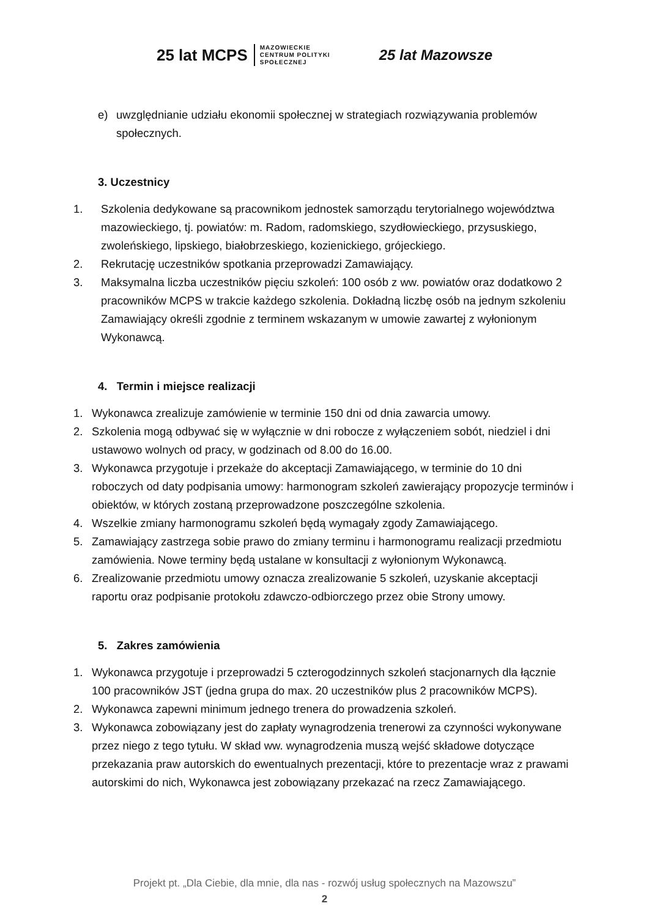25 lat MCPS MAZOWIECKIE
CENTRUM POLITYKI
SPOŁECZNEJ
25 lat Mazowsze
e) uwzględnianie udziału ekonomii społecznej w strategiach rozwiązywania problemów społecznych.
3. Uczestnicy
1. Szkolenia dedykowane są pracownikom jednostek samorządu terytorialnego województwa mazowieckiego, tj. powiatów: m. Radom, radomskiego, szydłowieckiego, przysuskiego, zwoleńskiego, lipskiego, białobrzeskiego, kozienickiego, grójeckiego.
2. Rekrutację uczestników spotkania przeprowadzi Zamawiający.
3. Maksymalna liczba uczestników pięciu szkoleń: 100 osób z ww. powiatów oraz dodatkowo 2 pracowników MCPS w trakcie każdego szkolenia. Dokładną liczbę osób na jednym szkoleniu Zamawiający określi zgodnie z terminem wskazanym w umowie zawartej z wyłonionym Wykonawcą.
4. Termin i miejsce realizacji
1. Wykonawca zrealizuje zamówienie w terminie 150 dni od dnia zawarcia umowy.
2. Szkolenia mogą odbywać się w wyłącznie w dni robocze z wyłączeniem sobót, niedziel i dni ustawowo wolnych od pracy, w godzinach od 8.00 do 16.00.
3. Wykonawca przygotuje i przekaże do akceptacji Zamawiającego, w terminie do 10 dni roboczych od daty podpisania umowy: harmonogram szkoleń zawierający propozycje terminów i obiektów, w których zostaną przeprowadzone poszczególne szkolenia.
4. Wszelkie zmiany harmonogramu szkoleń będą wymagały zgody Zamawiającego.
5. Zamawiający zastrzega sobie prawo do zmiany terminu i harmonogramu realizacji przedmiotu zamówienia. Nowe terminy będą ustalane w konsultacji z wyłonionym Wykonawcą.
6. Zrealizowanie przedmiotu umowy oznacza zrealizowanie 5 szkoleń, uzyskanie akceptacji raportu oraz podpisanie protokołu zdawczo-odbiorczego przez obie Strony umowy.
5. Zakres zamówienia
1. Wykonawca przygotuje i przeprowadzi 5 czterogodzinnych szkoleń stacjonarnych dla łącznie 100 pracowników JST (jedna grupa do max. 20 uczestników plus 2 pracowników MCPS).
2. Wykonawca zapewni minimum jednego trenera do prowadzenia szkoleń.
3. Wykonawca zobowiązany jest do zapłaty wynagrodzenia trenerowi za czynności wykonywane przez niego z tego tytułu. W skład ww. wynagrodzenia muszą wejść składowe dotyczące przekazania praw autorskich do ewentualnych prezentacji, które to prezentacje wraz z prawami autorskimi do nich, Wykonawca jest zobowiązany przekazać na rzecz Zamawiającego.
Projekt pt. „Dla Ciebie, dla mnie, dla nas - rozwój usług społecznych na Mazowszu”
2